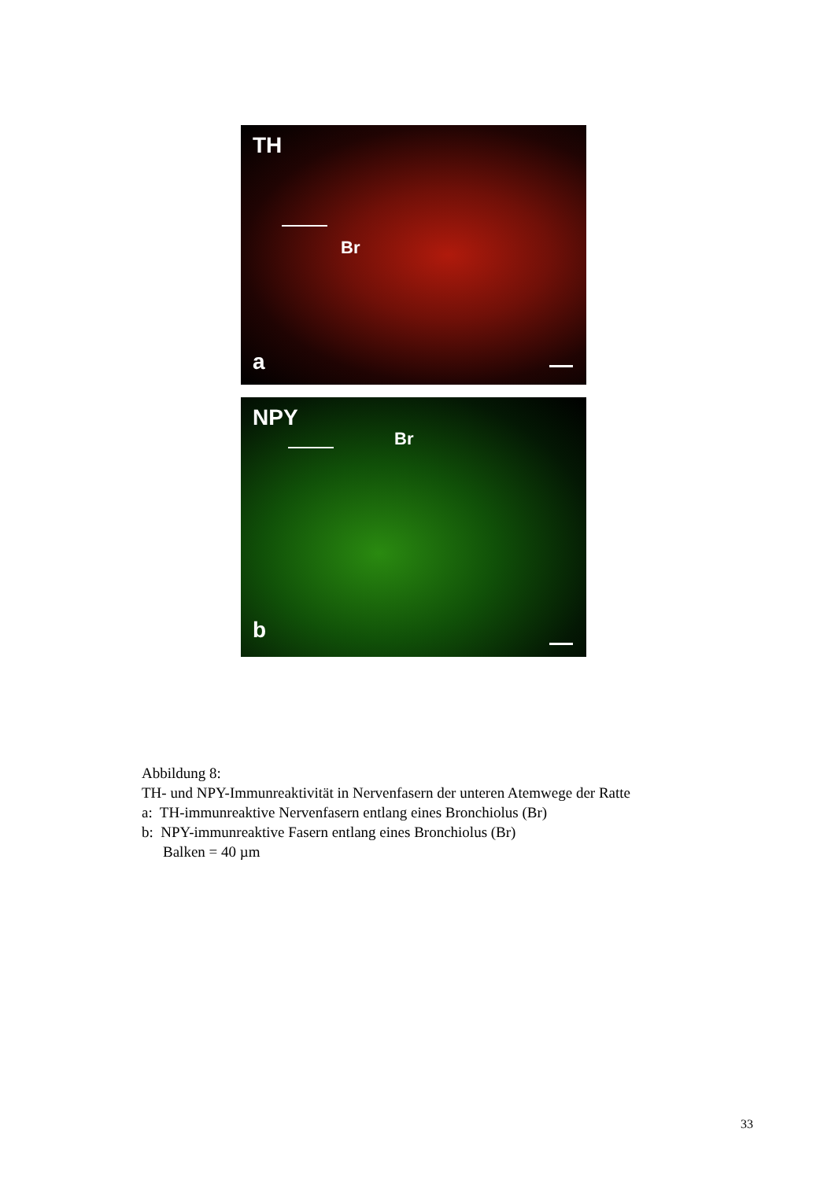TH
Br
a
NPY
Br
b
Abbildung 8:
TH- und NPY-Immunreaktivität in Nervenfasern der unteren Atemwege der Ratte
a: TH-immunreaktive Nervenfasern entlang eines Bronchiolus (Br)
b: NPY-immunreaktive Fasern entlang eines Bronchiolus (Br)
Balken = 40 µm
33